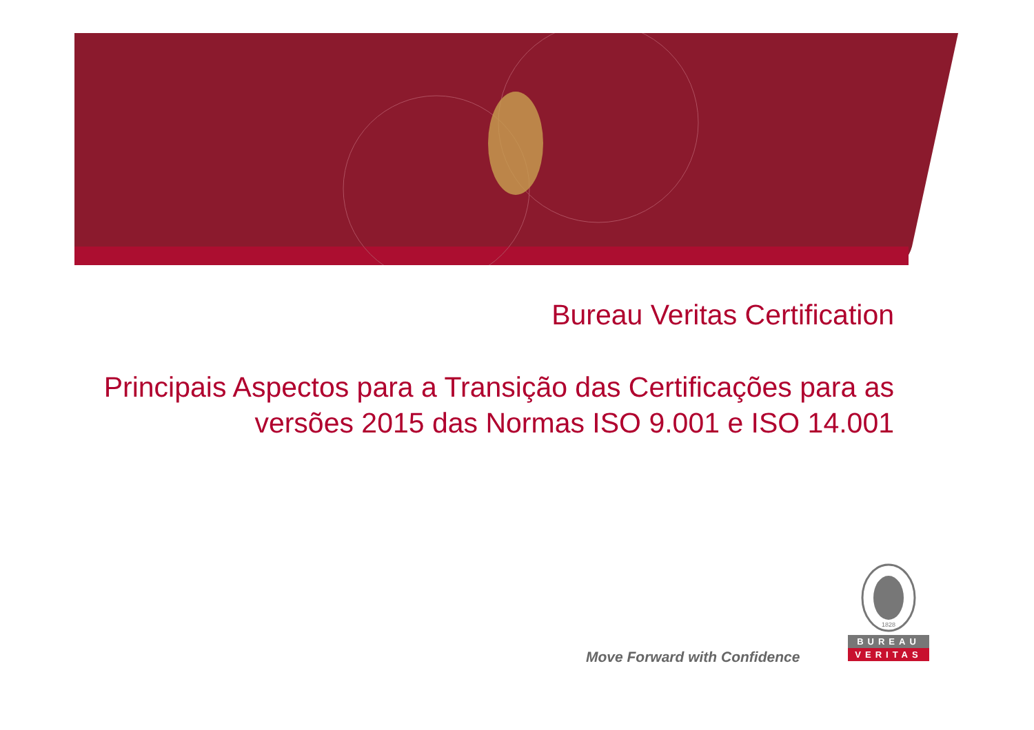Bureau Veritas Certification
Principais Aspectos para a Transição das Certificações para as versões 2015 das Normas ISO 9.001 e ISO 14.001
Move Forward with Confidence
1828
BUREAU
VERITAS